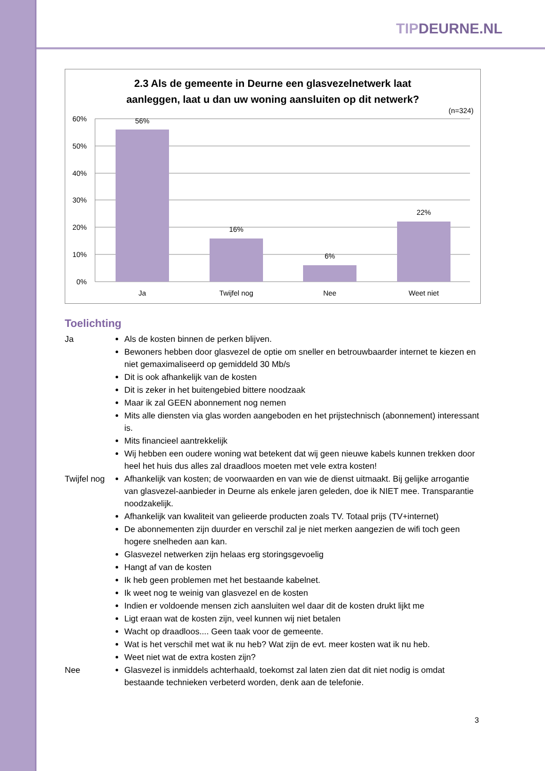TIPDEURNE.NL
2.3 Als de gemeente in Deurne een glasvezelnetwerk laat
aanleggen, laat u dan uw woning aansluiten op dit netwerk?
(n=324)
60%
50%
40%
30%
20%
10%
0%
56%
16%
6%
22%
Ja
Twijfel nog
Nee
Weet niet
Toelichting
Ja Als de kosten binnen de perken blijven.
Bewoners hebben door glasvezel de optie om sneller en betrouwbaarder internet te kiezen en niet gemaximaliseerd op gemiddeld 30 Mb/s
Dit is ook afhankelijk van de kosten
Dit is zeker in het buitengebied bittere noodzaak
Maar ik zal GEEN abonnement nog nemen
Mits alle diensten via glas worden aangeboden en het prijstechnisch (abonnement) interessant is.
Mits financieel aantrekkelijk
Wij hebben een oudere woning wat betekent dat wij geen nieuwe kabels kunnen trekken door heel het huis dus alles zal draadloos moeten met vele extra kosten!
Twijfel nog
Afhankelijk van kosten; de voorwaarden en van wie de dienst uitmaakt. Bij gelijke arrogantie van glasvezel-aanbieder in Deurne als enkele jaren geleden, doe ik NIET mee. Transparantie noodzakelijk.
Afhankelijk van kwaliteit van gelieerde producten zoals TV. Totaal prijs (TV+internet)
De abonnementen zijn duurder en verschil zal je niet merken aangezien de wifi toch geen hogere snelheden aan kan.
Glasvezel netwerken zijn helaas erg storingsgevoelig
Hangt af van de kosten
Ik heb geen problemen met het bestaande kabelnet.
Ik weet nog te weinig van glasvezel en de kosten
Indien er voldoende mensen zich aansluiten wel daar dit de kosten drukt lijkt me
Ligt eraan wat de kosten zijn, veel kunnen wij niet betalen
Wacht op draadloos.... Geen taak voor de gemeente.
Wat is het verschil met wat ik nu heb? Wat zijn de evt. meer kosten wat ik nu heb.
Weet niet wat de extra kosten zijn?
Nee Glasvezel is inmiddels achterhaald, toekomst zal laten zien dat dit niet nodig is omdat bestaande technieken verbeterd worden, denk aan de telefonie.
3